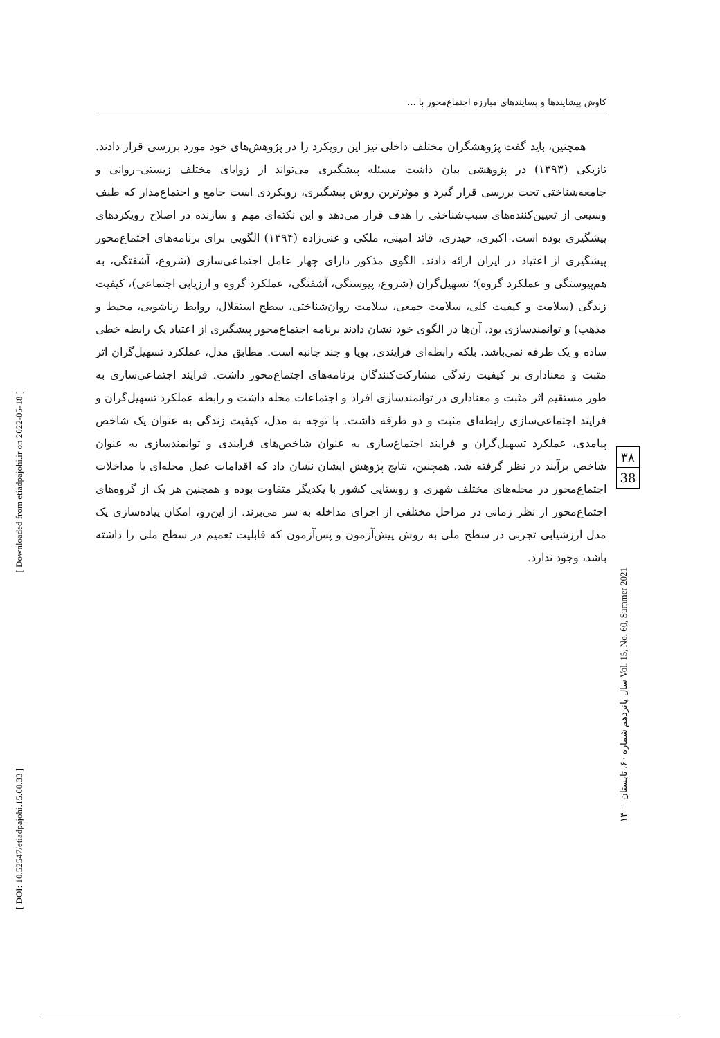کاوش پیشایندها و پسایندهای مبارزه اجتماع‌محور با ...
همچنین، باید گفت پژوهشگران مختلف داخلی نیز این رویکرد را در پژوهش‌های خود مورد بررسی قرار دادند. تازیکی (۱۳۹۳) در پژوهشی بیان داشت مسئله پیشگیری می‌تواند از زوایای مختلف زیستی–روانی و جامعه‌شناختی تحت بررسی قرار گیرد و موثرترین روش پیشگیری، رویکردی است جامع و اجتماع‌مدار که طیف وسیعی از تعیین‌کننده‌های سبب‌شناختی را هدف قرار می‌دهد و این نکته‌ای مهم و سازنده در اصلاح رویکردهای پیشگیری بوده است. اکبری، حیدری، قائد امینی، ملکی و غنی‌زاده (۱۳۹۴) الگویی برای برنامه‌های اجتماع‌محور پیشگیری از اعتیاد در ایران ارائه دادند. الگوی مذکور دارای چهار عامل اجتماعی‌سازی (شروع، آشفتگی، به هم‌پیوستگی و عملکرد گروه)؛ تسهیل‌گران (شروع، پیوستگی، آشفتگی، عملکرد گروه و ارزیابی اجتماعی)، کیفیت زندگی (سلامت و کیفیت کلی، سلامت جمعی، سلامت روان‌شناختی، سطح استقلال، روابط زناشویی، محیط و مذهب) و توانمندسازی بود. آن‌ها در الگوی خود نشان دادند برنامه اجتماع‌محور پیشگیری از اعتیاد یک رابطه خطی ساده و یک طرفه نمی‌باشد، بلکه رابطه‌ای فرایندی، پویا و چند جانبه است. مطابق مدل، عملکرد تسهیل‌گران اثر مثبت و معناداری بر کیفیت زندگی مشارکت‌کنندگان برنامه‌های اجتماع‌محور داشت. فرایند اجتماعی‌سازی به طور مستقیم اثر مثبت و معناداری در توانمندسازی افراد و اجتماعات محله داشت و رابطه عملکرد تسهیل‌گران و فرایند اجتماعی‌سازی رابطه‌ای مثبت و دو طرفه داشت. با توجه به مدل، کیفیت زندگی به عنوان یک شاخص پیامدی، عملکرد تسهیل‌گران و فرایند اجتماع‌سازی به عنوان شاخص‌های فرایندی و توانمندسازی به عنوان شاخص برآیند در نظر گرفته شد. همچنین، نتایج پژوهش ایشان نشان داد که اقدامات عمل محله‌ای یا مداخلات اجتماع‌محور در محله‌های مختلف شهری و روستایی کشور با یکدیگر متفاوت بوده و همچنین هر یک از گروه‌های اجتماع‌محور از نظر زمانی در مراحل مختلفی از اجرای مداخله به سر می‌برند. از این‌رو، امکان پیاده‌سازی یک مدل ارزشیابی تجربی در سطح ملی به روش پیش‌آزمون و پس‌آزمون که قابلیت تعمیم در سطح ملی را داشته باشد، وجود ندارد.
۳۸
38
سال پانزدهم شماره ۶۰، تابستان ۱۴۰۰ Vol. 15, No. 60, Summer 2021
[ Downloaded from etiadpajohi.ir on 2022-05-18 ]
[ DOI: 10.52547/etiadpajohi.15.60.33 ]